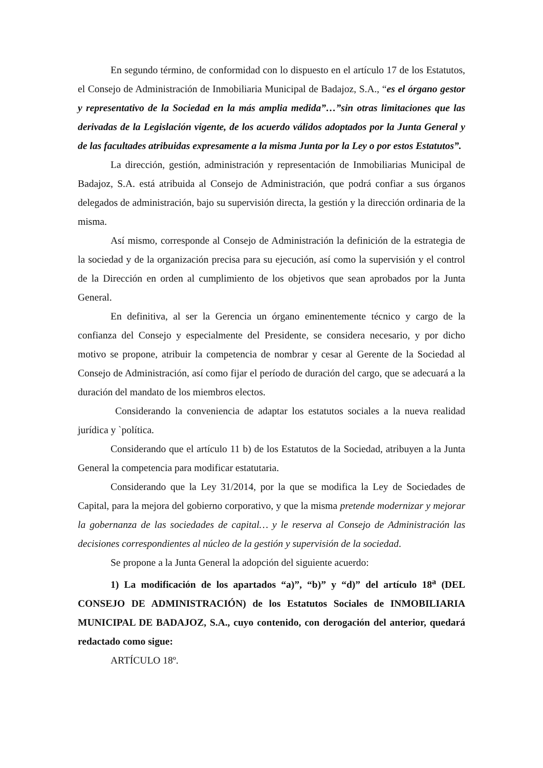En segundo término, de conformidad con lo dispuesto en el artículo 17 de los Estatutos, el Consejo de Administración de Inmobiliaria Municipal de Badajoz, S.A., “es el órgano gestor y representativo de la Sociedad en la más amplia medida”…”sin otras limitaciones que las derivadas de la Legislación vigente, de los acuerdo válidos adoptados por la Junta General y de las facultades atribuidas expresamente a la misma Junta por la Ley o por estos Estatutos”.
La dirección, gestión, administración y representación de Inmobiliarias Municipal de Badajoz, S.A. está atribuida al Consejo de Administración, que podrá confiar a sus órganos delegados de administración, bajo su supervisión directa, la gestión y la dirección ordinaria de la misma.
Así mismo, corresponde al Consejo de Administración la definición de la estrategia de la sociedad y de la organización precisa para su ejecución, así como la supervisión y el control de la Dirección en orden al cumplimiento de los objetivos que sean aprobados por la Junta General.
En definitiva, al ser la Gerencia un órgano eminentemente técnico y cargo de la confianza del Consejo y especialmente del Presidente, se considera necesario, y por dicho motivo se propone, atribuir la competencia de nombrar y cesar al Gerente de la Sociedad al Consejo de Administración, así como fijar el período de duración del cargo, que se adecuará a la duración del mandato de los miembros electos.
Considerando la conveniencia de adaptar los estatutos sociales a la nueva realidad jurídica y `política.
Considerando que el artículo 11 b) de los Estatutos de la Sociedad, atribuyen a la Junta General la competencia para modificar estatutaria.
Considerando que la Ley 31/2014, por la que se modifica la Ley de Sociedades de Capital, para la mejora del gobierno corporativo, y que la misma pretende modernizar y mejorar la gobernanza de las sociedades de capital… y le reserva al Consejo de Administración las decisiones correspondientes al núcleo de la gestión y supervisión de la sociedad.
Se propone a la Junta General la adopción del siguiente acuerdo:
1) La modificación de los apartados “a)”, “b)” y “d)” del artículo 18<sup>a</sup> (DEL CONSEJO DE ADMINISTRACIÓN) de los Estatutos Sociales de INMOBILIARIA MUNICIPAL DE BADAJOZ, S.A., cuyo contenido, con derogación del anterior, quedará redactado como sigue:
ARTÍCULO 18º.